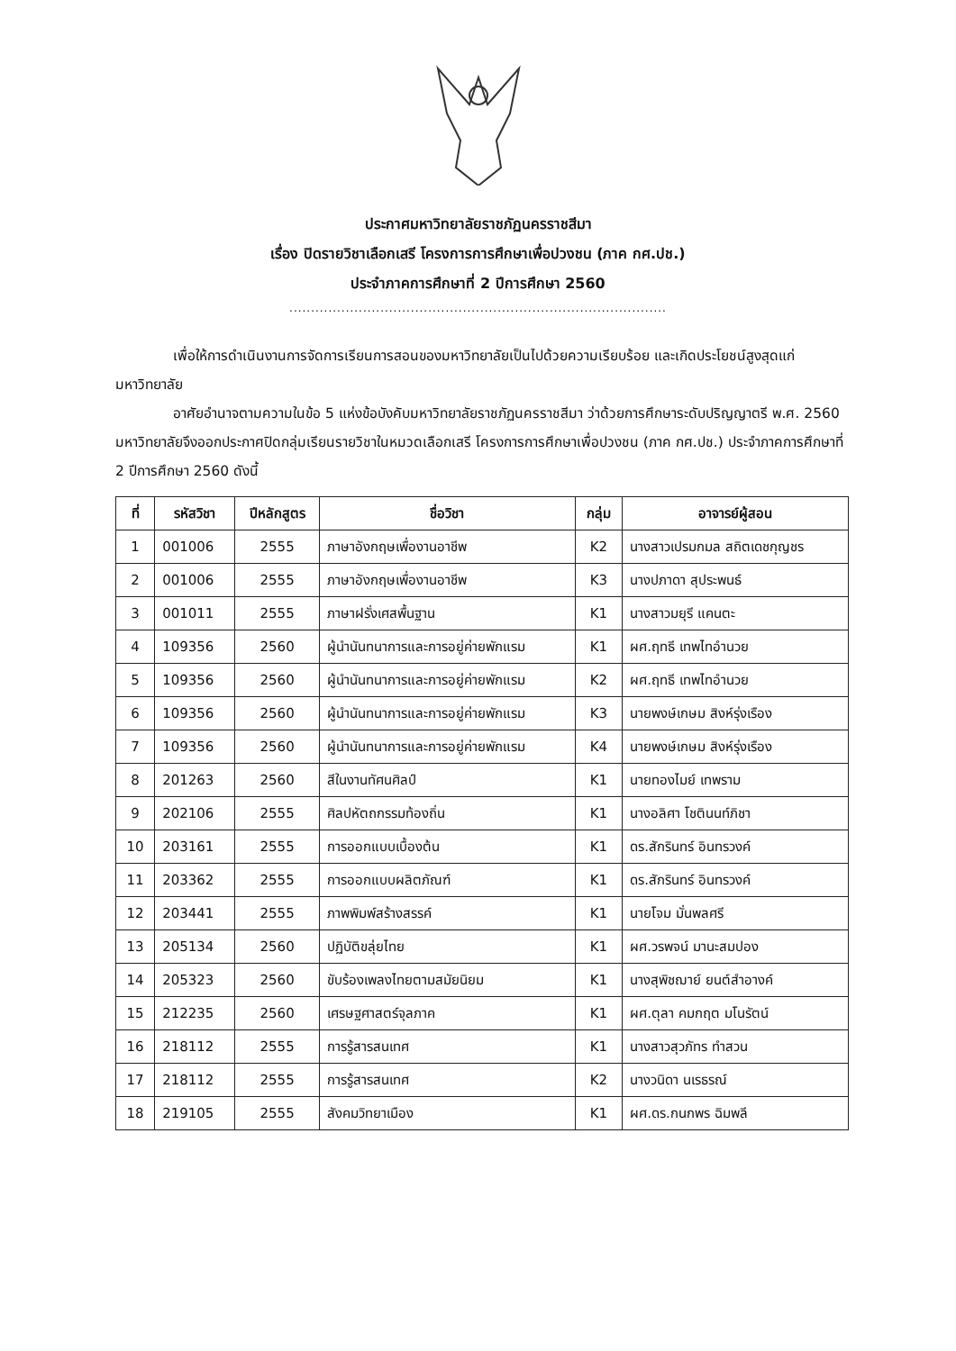ประกาศมหาวิทยาลัยราชภัฏนครราชสีมา
เรื่อง ปิดรายวิชาเลือกเสรี โครงการการศึกษาเพื่อปวงชน (ภาค กศ.ปช.)
ประจำภาคการศึกษาที่ 2 ปีการศึกษา 2560
.......................................................................................
เพื่อให้การดำเนินงานการจัดการเรียนการสอนของมหาวิทยาลัยเป็นไปด้วยความเรียบร้อย และเกิดประโยชน์สูงสุดแก่มหาวิทยาลัย
อาศัยอำนาจตามความในข้อ 5 แห่งข้อบังคับมหาวิทยาลัยราชภัฏนครราชสีมา ว่าด้วยการศึกษาระดับปริญญาตรี พ.ศ. 2560 มหาวิทยาลัยจึงออกประกาศปิดกลุ่มเรียนรายวิชาในหมวดเลือกเสรี โครงการการศึกษาเพื่อปวงชน (ภาค กศ.ปช.) ประจำภาคการศึกษาที่ 2 ปีการศึกษา 2560 ดังนี้
| ที่ | รหัสวิชา | ปีหลักสูตร | ชื่อวิชา | กลุ่ม | อาจารย์ผู้สอน |
| --- | --- | --- | --- | --- | --- |
| 1 | 001006 | 2555 | ภาษาอังกฤษเพื่องานอาชีพ | K2 | นางสาวเปรมกมล สถิตเดชกุญชร |
| 2 | 001006 | 2555 | ภาษาอังกฤษเพื่องานอาชีพ | K3 | นางปภาดา สุประพนธ์ |
| 3 | 001011 | 2555 | ภาษาฝรั่งเศสพื้นฐาน | K1 | นางสาวมยุรี แคนตะ |
| 4 | 109356 | 2560 | ผู้นำนันทนาการและการอยู่ค่ายพักแรม | K1 | ผศ.ฤทธี เทพไทอำนวย |
| 5 | 109356 | 2560 | ผู้นำนันทนาการและการอยู่ค่ายพักแรม | K2 | ผศ.ฤทธี เทพไทอำนวย |
| 6 | 109356 | 2560 | ผู้นำนันทนาการและการอยู่ค่ายพักแรม | K3 | นายพงษ์เกษม สิงห์รุ่งเรือง |
| 7 | 109356 | 2560 | ผู้นำนันทนาการและการอยู่ค่ายพักแรม | K4 | นายพงษ์เกษม สิงห์รุ่งเรือง |
| 8 | 201263 | 2560 | สีในงานทัศนศิลป์ | K1 | นายทองไมย์ เทพราม |
| 9 | 202106 | 2555 | ศิลปหัตถกรรมท้องถิ่น | K1 | นางอลิศา โชตินนท์ภิชา |
| 10 | 203161 | 2555 | การออกแบบเบื้องต้น | K1 | ดร.สักรินทร์ อินทรวงค์ |
| 11 | 203362 | 2555 | การออกแบบผลิตภัณฑ์ | K1 | ดร.สักรินทร์ อินทรวงค์ |
| 12 | 203441 | 2555 | ภาพพิมพ์สร้างสรรค์ | K1 | นายโจม มั่นพลศรี |
| 13 | 205134 | 2560 | ปฏิบัติขลุ่ยไทย | K1 | ผศ.วรพจน์ มานะสมปอง |
| 14 | 205323 | 2560 | ขับร้องเพลงไทยตามสมัยนิยม | K1 | นางสุพิชฌาย์ ยนต์สำอางค์ |
| 15 | 212235 | 2560 | เศรษฐศาสตร์จุลภาค | K1 | ผศ.ตุลา คมกฤต มโนรัตน์ |
| 16 | 218112 | 2555 | การรู้สารสนเทศ | K1 | นางสาวสุวภัทร ทำสวน |
| 17 | 218112 | 2555 | การรู้สารสนเทศ | K2 | นางวนิดา นเรธรณ์ |
| 18 | 219105 | 2555 | สังคมวิทยาเมือง | K1 | ผศ.ดร.กนกพร ฉิมพลี |